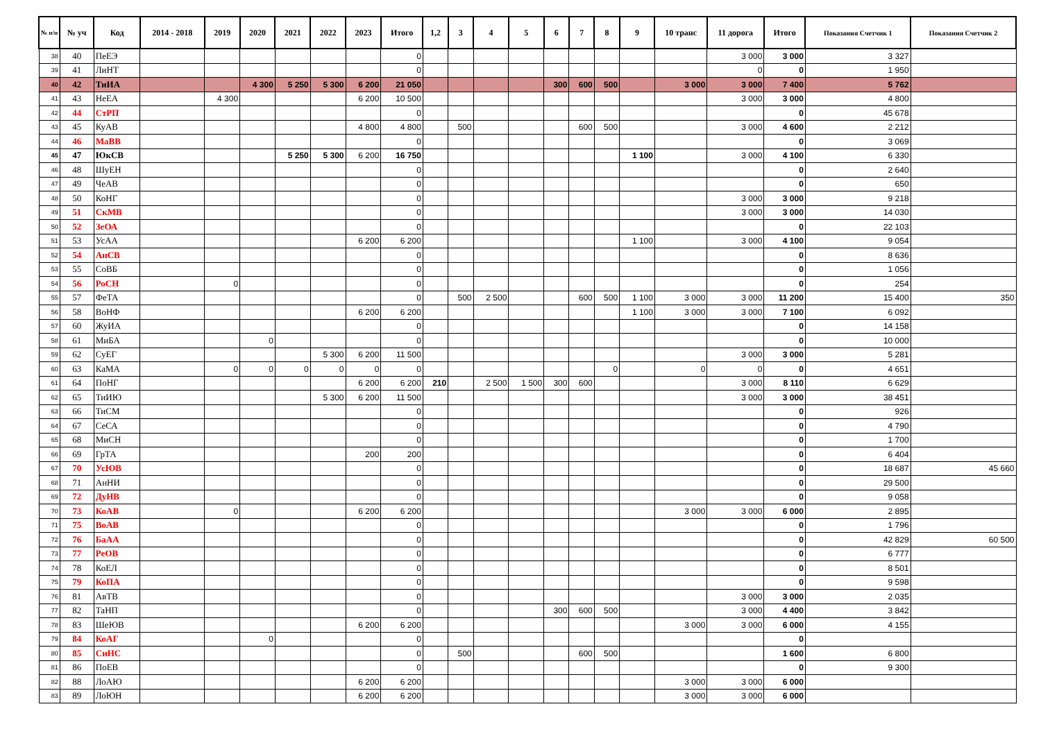| № п/п | № уч | Код | 2014 - 2018 | 2019 | 2020 | 2021 | 2022 | 2023 | Итого | 1,2 | 3 | 4 | 5 | 6 | 7 | 8 | 9 | 10 транс | 11 дорога | Итого | Показания Счетчик 1 | Показания Счетчик 2 |
| --- | --- | --- | --- | --- | --- | --- | --- | --- | --- | --- | --- | --- | --- | --- | --- | --- | --- | --- | --- | --- | --- | --- |
| 38 | 40 | ПеЕЭ | | | | | | | 0 | | | | | | | | | | 3 000 | 3 000 | 3 327 | |
| 39 | 41 | ЛиНТ | | | | | | | 0 | | | | | | | | | | 0 | 0 | 1 950 | |
| 40 | 42 | ТиИА | | | 4 300 | 5 250 | 5 300 | 6 200 | 21 050 | | | | | 300 | 600 | 500 | | 3 000 | 3 000 | 7 400 | 5 762 | |
| 41 | 43 | НеЕА | | 4 300 | | | | 6 200 | 10 500 | | | | | | | | | | 3 000 | 3 000 | 4 800 | |
| 42 | 44 | СтРП | | | | | | | 0 | | | | | | | | | | | 0 | 45 678 | |
| 43 | 45 | КуАВ | | | | | | 4 800 | 4 800 | | 500 | | | | 600 | 500 | | | 3 000 | 4 600 | 2 212 | |
| 44 | 46 | МаВВ | | | | | | | 0 | | | | | | | | | | | 0 | 3 069 | |
| 45 | 47 | ЮкСВ | | | | 5 250 | 5 300 | 6 200 | 16 750 | | | | | | | | 1 100 | | 3 000 | 4 100 | 6 330 | |
| 46 | 48 | ШуЕН | | | | | | | 0 | | | | | | | | | | | 0 | 2 640 | |
| 47 | 49 | ЧеАВ | | | | | | | 0 | | | | | | | | | | | 0 | 650 | |
| 48 | 50 | КоНГ | | | | | | | 0 | | | | | | | | | | 3 000 | 3 000 | 9 218 | |
| 49 | 51 | СкМВ | | | | | | | 0 | | | | | | | | | | 3 000 | 3 000 | 14 030 | |
| 50 | 52 | ЗеОА | | | | | | | 0 | | | | | | | | | | | 0 | 22 103 | |
| 51 | 53 | УсАА | | | | | | 6 200 | 6 200 | | | | | | | | 1 100 | | 3 000 | 4 100 | 9 054 | |
| 52 | 54 | АнСВ | | | | | | | 0 | | | | | | | | | | | 0 | 8 636 | |
| 53 | 55 | СоВБ | | | | | | | 0 | | | | | | | | | | | 0 | 1 056 | |
| 54 | 56 | РоСН | | 0 | | | | | 0 | | | | | | | | | | | 0 | 254 | |
| 55 | 57 | ФеТА | | | | | | | 0 | | 500 | 2 500 | | | 600 | 500 | 1 100 | 3 000 | 3 000 | 11 200 | 15 400 | 350 |
| 56 | 58 | ВоНФ | | | | | | 6 200 | 6 200 | | | | | | | | 1 100 | 3 000 | 3 000 | 7 100 | 6 092 | |
| 57 | 60 | ЖуИА | | | | | | | 0 | | | | | | | | | | | 0 | 14 158 | |
| 58 | 61 | МиБА | | | 0 | | | | 0 | | | | | | | | | | | 0 | 10 000 | |
| 59 | 62 | СуЕГ | | | | | 5 300 | 6 200 | 11 500 | | | | | | | | | | 3 000 | 3 000 | 5 281 | |
| 60 | 63 | КаМА | | 0 | 0 | 0 | 0 | 0 | 0 | | | | | | | 0 | | 0 | 0 | 0 | 4 651 | |
| 61 | 64 | ПоНГ | | | | | | 6 200 | 6 200 | 210 | | 2 500 | 1 500 | 300 | 600 | | | | 3 000 | 8 110 | 6 629 | |
| 62 | 65 | ТиИЮ | | | | | 5 300 | 6 200 | 11 500 | | | | | | | | | | 3 000 | 3 000 | 38 451 | |
| 63 | 66 | ТиСМ | | | | | | | 0 | | | | | | | | | | | 0 | 926 | |
| 64 | 67 | СеСА | | | | | | | 0 | | | | | | | | | | | 0 | 4 790 | |
| 65 | 68 | МиСН | | | | | | | 0 | | | | | | | | | | | 0 | 1 700 | |
| 66 | 69 | ГрТА | | | | | | 200 | 200 | | | | | | | | | | | 0 | 6 404 | |
| 67 | 70 | УсЮВ | | | | | | | 0 | | | | | | | | | | | 0 | 18 687 | 45 660 |
| 68 | 71 | АнНИ | | | | | | | 0 | | | | | | | | | | | 0 | 29 500 | |
| 69 | 72 | ДуНВ | | | | | | | 0 | | | | | | | | | | | 0 | 9 058 | |
| 70 | 73 | КоАВ | | 0 | | | | 6 200 | 6 200 | | | | | | | | | 3 000 | 3 000 | 6 000 | 2 895 | |
| 71 | 75 | ВоАВ | | | | | | | 0 | | | | | | | | | | | 0 | 1 796 | |
| 72 | 76 | БаАА | | | | | | | 0 | | | | | | | | | | | 0 | 42 829 | 60 500 |
| 73 | 77 | РеОВ | | | | | | | 0 | | | | | | | | | | | 0 | 6 777 | |
| 74 | 78 | КоЕЛ | | | | | | | 0 | | | | | | | | | | | 0 | 8 501 | |
| 75 | 79 | КоПА | | | | | | | 0 | | | | | | | | | | | 0 | 9 598 | |
| 76 | 81 | АвТВ | | | | | | | 0 | | | | | | | | | | 3 000 | 3 000 | 2 035 | |
| 77 | 82 | ТаНП | | | | | | | 0 | | | | | 300 | 600 | 500 | | | 3 000 | 4 400 | 3 842 | |
| 78 | 83 | ШеЮВ | | | | | | 6 200 | 6 200 | | | | | | | | | 3 000 | 3 000 | 6 000 | 4 155 | |
| 79 | 84 | КоАГ | | | 0 | | | | 0 | | | | | | | | | | | 0 | | |
| 80 | 85 | СиНС | | | | | | | 0 | | 500 | | | | 600 | 500 | | | | 1 600 | 6 800 | |
| 81 | 86 | ПоЕВ | | | | | | | 0 | | | | | | | | | | | 0 | 9 300 | |
| 82 | 88 | ЛоАЮ | | | | | | 6 200 | 6 200 | | | | | | | | | 3 000 | 3 000 | 6 000 | | |
| 83 | 89 | ЛоЮН | | | | | | 6 200 | 6 200 | | | | | | | | | 3 000 | 3 000 | 6 000 | | |